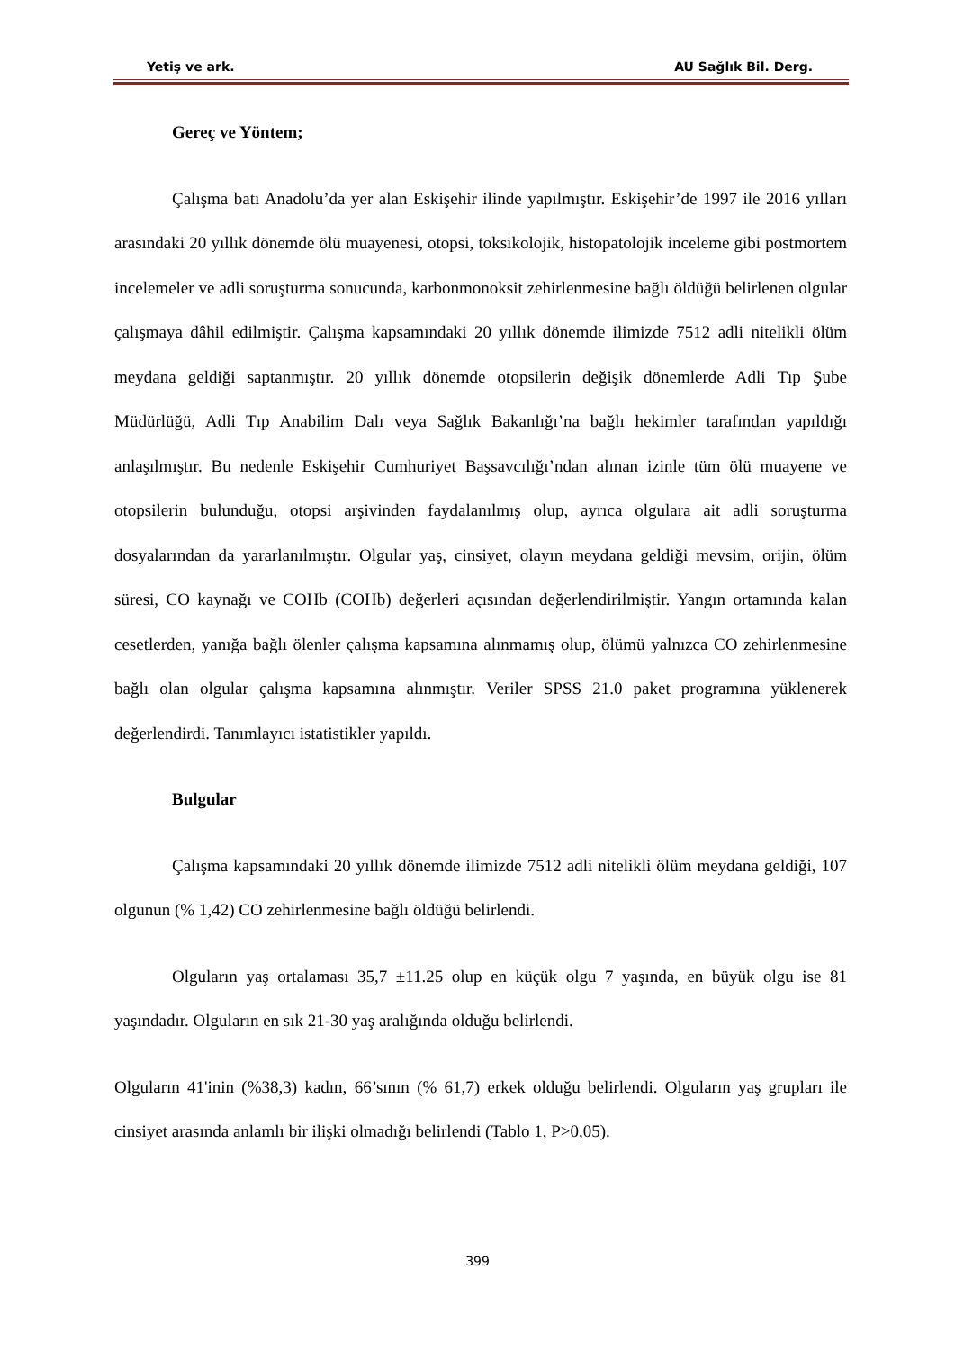Yetiş ve ark. AU Sağlık Bil. Derg.
Gereç ve Yöntem;
Çalışma batı Anadolu’da yer alan Eskişehir ilinde yapılmıştır. Eskişehir’de 1997 ile 2016 yılları arasındaki 20 yıllık dönemde ölü muayenesi, otopsi, toksikolojik, histopatolojik inceleme gibi postmortem incelemeler ve adli soruşturma sonucunda, karbonmonoksit zehirlenmesine bağlı öldüğü belirlenen olgular çalışmaya dâhil edilmiştir. Çalışma kapsamındaki 20 yıllık dönemde ilimizde 7512 adli nitelikli ölüm meydana geldiği saptanmıştır. 20 yıllık dönemde otopsilerin değişik dönemlerde Adli Tıp Şube Müdürlüğü, Adli Tıp Anabilim Dalı veya Sağlık Bakanlığı’na bağlı hekimler tarafından yapıldığı anlaşılmıştır. Bu nedenle Eskişehir Cumhuriyet Başsavcılığı’ndan alınan izinle tüm ölü muayene ve otopsilerin bulunduğu, otopsi arşivinden faydalanılmış olup, ayrıca olgulara ait adli soruşturma dosyalarından da yararlanılmıştır. Olgular yaş, cinsiyet, olayın meydana geldiği mevsim, orijin, ölüm süresi, CO kaynağı ve COHb (COHb) değerleri açısından değerlendirilmiştir. Yangın ortamında kalan cesetlerden, yanığa bağlı ölenler çalışma kapsamına alınmamış olup, ölümü yalnızca CO zehirlenmesine bağlı olan olgular çalışma kapsamına alınmıştır. Veriler SPSS 21.0 paket programına yüklenerek değerlendirdi. Tanımlayıcı istatistikler yapıldı.
Bulgular
Çalışma kapsamındaki 20 yıllık dönemde ilimizde 7512 adli nitelikli ölüm meydana geldiği, 107 olgunun (% 1,42) CO zehirlenmesine bağlı öldüğü belirlendi.
Olguların yaş ortalaması 35,7 ±11.25 olup en küçük olgu 7 yaşında, en büyük olgu ise 81 yaşındadır. Olguların en sık 21-30 yaş aralığında olduğu belirlendi.
Olguların 41'inin (%38,3) kadın, 66’sının (% 61,7) erkek olduğu belirlendi. Olguların yaş grupları ile cinsiyet arasında anlamlı bir ilişki olmadığı belirlendi (Tablo 1, P>0,05).
399